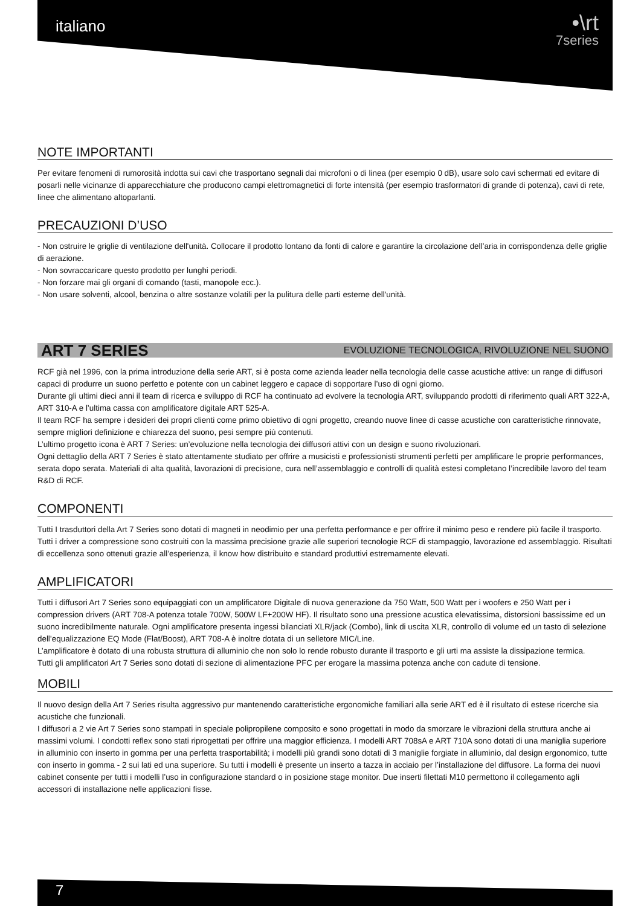italiano
•\rt
7series
NOTE IMPORTANTI
Per evitare fenomeni di rumorosità indotta sui cavi che trasportano segnali dai microfoni o di linea (per esempio 0 dB), usare solo cavi schermati ed evitare di posarli nelle vicinanze di apparecchiature che producono campi elettromagnetici di forte intensità (per esempio trasformatori di grande di potenza), cavi di rete, linee che alimentano altoparlanti.
PRECAUZIONI D’USO
- Non ostruire le griglie di ventilazione dell'unità. Collocare il prodotto lontano da fonti di calore e garantire la circolazione dell’aria in corrispondenza delle griglie di aerazione.
- Non sovraccaricare questo prodotto per lunghi periodi.
- Non forzare mai gli organi di comando (tasti, manopole ecc.).
- Non usare solventi, alcool, benzina o altre sostanze volatili per la pulitura delle parti esterne dell'unità.
ART 7 SERIES EVOLUZIONE TECNOLOGICA, RIVOLUZIONE NEL SUONO
RCF già nel 1996, con la prima introduzione della serie ART, si è posta come azienda leader nella tecnologia delle casse acustiche attive: un range di diffusori capaci di produrre un suono perfetto e potente con un cabinet leggero e capace di sopportare l’uso di ogni giorno.
Durante gli ultimi dieci anni il team di ricerca e sviluppo di RCF ha continuato ad evolvere la tecnologia ART, sviluppando prodotti di riferimento quali ART 322-A, ART 310-A e l’ultima cassa con amplificatore digitale ART 525-A.
Il team RCF ha sempre i desideri dei propri clienti come primo obiettivo di ogni progetto, creando nuove linee di casse acustiche con caratteristiche rinnovate, sempre migliori definizione e chiarezza del suono, pesi sempre più contenuti.
L’ultimo progetto icona è ART 7 Series: un’evoluzione nella tecnologia dei diffusori attivi con un design e suono rivoluzionari.
Ogni dettaglio della ART 7 Series è stato attentamente studiato per offrire a musicisti e professionisti strumenti perfetti per amplificare le proprie performances, serata dopo serata. Materiali di alta qualità, lavorazioni di precisione, cura nell’assemblaggio e controlli di qualità estesi completano l’incredibile lavoro del team R&D di RCF.
COMPONENTI
Tutti I trasduttori della Art 7 Series sono dotati di magneti in neodimio per una perfetta performance e per offrire il minimo peso e rendere più facile il trasporto.
Tutti i driver a compressione sono costruiti con la massima precisione grazie alle superiori tecnologie RCF di stampaggio, lavorazione ed assemblaggio. Risultati di eccellenza sono ottenuti grazie all’esperienza, il know how distribuito e standard produttivi estremamente elevati.
AMPLIFICATORI
Tutti i diffusori Art 7 Series sono equipaggiati con un amplificatore Digitale di nuova generazione da 750 Watt, 500 Watt per i woofers e 250 Watt per i compression drivers (ART 708-A potenza totale 700W, 500W LF+200W HF). Il risultato sono una pressione acustica elevatissima, distorsioni bassissime ed un suono incredibilmente naturale. Ogni amplificatore presenta ingessi bilanciati XLR/jack (Combo), link di uscita XLR, controllo di volume ed un tasto di selezione dell’equalizzazione EQ Mode (Flat/Boost), ART 708-A è inoltre dotata di un selletore MIC/Line.
L’amplificatore è dotato di una robusta struttura di alluminio che non solo lo rende robusto durante il trasporto e gli urti ma assiste la dissipazione termica.
Tutti gli amplificatori Art 7 Series sono dotati di sezione di alimentazione PFC per erogare la massima potenza anche con cadute di tensione.
MOBILI
Il nuovo design della Art 7 Series risulta aggressivo pur mantenendo caratteristiche ergonomiche familiari alla serie ART ed è il risultato di estese ricerche sia acustiche che funzionali.
I diffusori a 2 vie Art 7 Series sono stampati in speciale polipropilene composito e sono progettati in modo da smorzare le vibrazioni della struttura anche ai massimi volumi. I condotti reflex sono stati riprogettati per offrire una maggior efficienza. I modelli ART 708sA e ART 710A sono dotati di una maniglia superiore in alluminio con inserto in gomma per una perfetta trasportabilità; i modelli più grandi sono dotati di 3 maniglie forgiate in alluminio, dal design ergonomico, tutte con inserto in gomma - 2 sui lati ed una superiore. Su tutti i modelli è presente un inserto a tazza in acciaio per l’installazione del diffusore. La forma dei nuovi cabinet consente per tutti i modelli l’uso in configurazione standard o in posizione stage monitor. Due inserti filettati M10 permettono il collegamento agli accessori di installazione nelle applicazioni fisse.
7